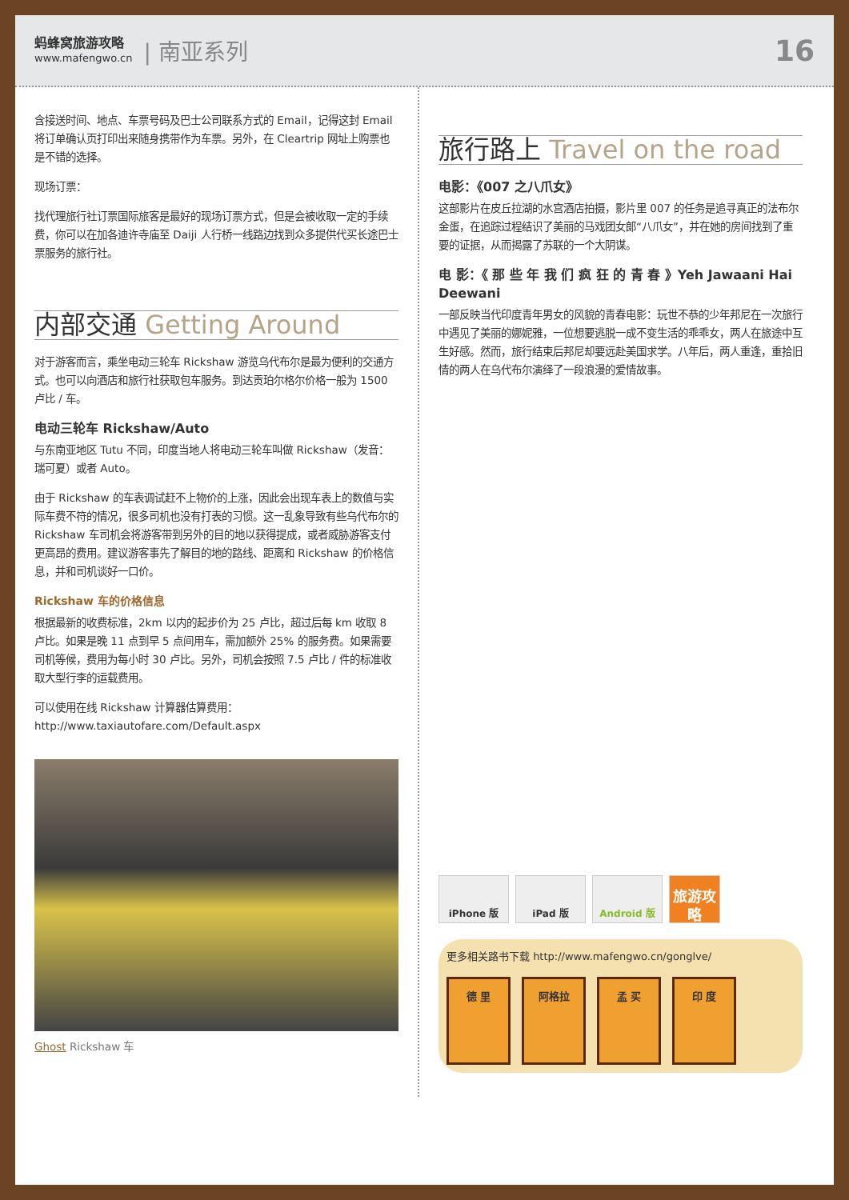蚂蜂窝旅游攻略
www.mafengwo.cn
| 南亚系列
16
含接送时间、地点、车票号码及巴士公司联系方式的 Email，记得这封 Email 将订单确认页打印出来随身携带作为车票。另外，在 Cleartrip 网址上购票也是不错的选择。
现场订票：
找代理旅行社订票国际旅客是最好的现场订票方式，但是会被收取一定的手续费，你可以在加各迪许寺庙至 Daiji 人行桥一线路边找到众多提供代买长途巴士票服务的旅行社。
内部交通 Getting Around
对于游客而言，乘坐电动三轮车 Rickshaw 游览乌代布尔是最为便利的交通方式。也可以向酒店和旅行社获取包车服务。到达贡珀尔格尔价格一般为 1500 卢比 / 车。
电动三轮车 Rickshaw/Auto
与东南亚地区 Tutu 不同，印度当地人将电动三轮车叫做 Rickshaw（发音：瑞可夏）或者 Auto。
由于 Rickshaw 的车表调试赶不上物价的上涨，因此会出现车表上的数值与实际车费不符的情况，很多司机也没有打表的习惯。这一乱象导致有些乌代布尔的 Rickshaw 车司机会将游客带到另外的目的地以获得提成，或者威胁游客支付更高昂的费用。建议游客事先了解目的地的路线、距离和 Rickshaw 的价格信息，并和司机谈好一口价。
Rickshaw 车的价格信息
根据最新的收费标准，2km 以内的起步价为 25 卢比，超过后每 km 收取 8 卢比。如果是晚 11 点到早 5 点间用车，需加额外 25% 的服务费。如果需要司机等候，费用为每小时 30 卢比。另外，司机会按照 7.5 卢比 / 件的标准收取大型行李的运载费用。
可以使用在线 Rickshaw 计算器估算费用：
http://www.taxiautofare.com/Default.aspx
Ghost Rickshaw 车
旅行路上 Travel on the road
电影：《007 之八爪女》
这部影片在皮丘拉湖的水宫酒店拍摄，影片里 007 的任务是追寻真正的法布尔金蛋，在追踪过程结识了美丽的马戏团女郎“八爪女”，并在她的房间找到了重要的证据，从而揭露了苏联的一个大阴谋。
电 影：《 那 些 年 我 们 疯 狂 的 青 春 》Yeh Jawaani Hai Deewani
一部反映当代印度青年男女的风貌的青春电影：玩世不恭的少年邦尼在一次旅行中遇见了美丽的娜妮雅，一位想要逃脱一成不变生活的乖乖女，两人在旅途中互生好感。然而，旅行结束后邦尼却要远赴美国求学。八年后，两人重逢，重拾旧情的两人在乌代布尔演绎了一段浪漫的爱情故事。
iPhone 版 iPad 版 Android 版
旅游攻略
更多相关路书下载 http://www.mafengwo.cn/gonglve/
德 里 阿格拉 孟 买 印 度